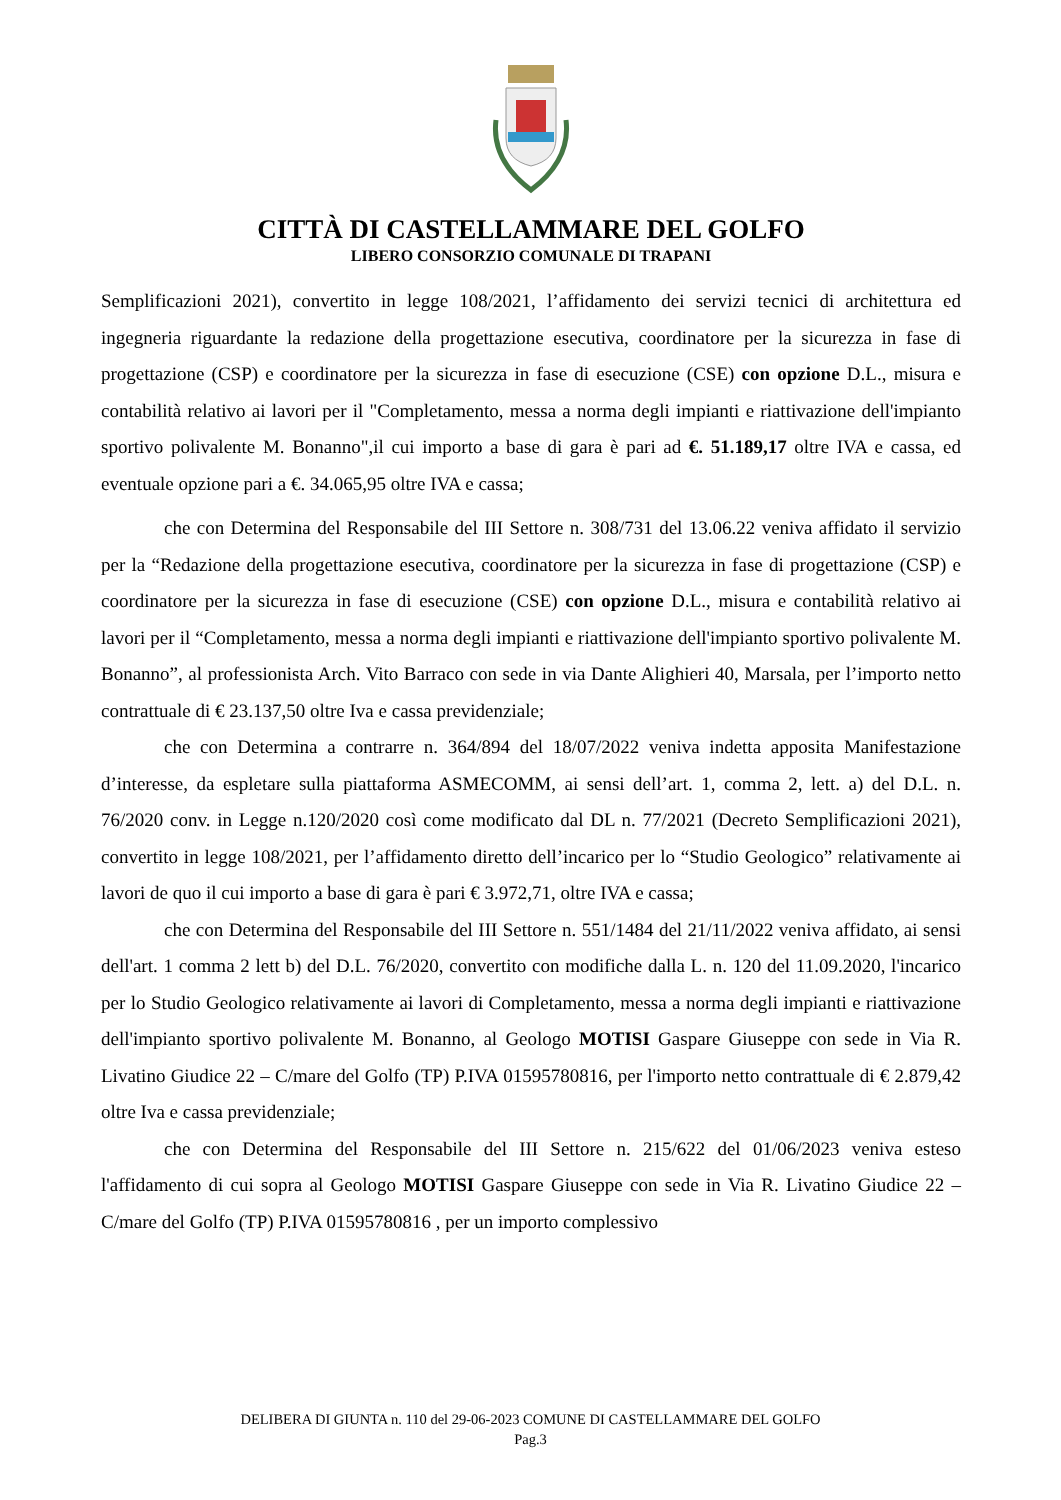CITTÀ DI CASTELLAMMARE DEL GOLFO
LIBERO CONSORZIO COMUNALE DI TRAPANI
Semplificazioni 2021), convertito in legge 108/2021, l’affidamento dei servizi tecnici di architettura ed ingegneria riguardante la redazione della progettazione esecutiva, coordinatore per la sicurezza in fase di progettazione (CSP) e coordinatore per la sicurezza in fase di esecuzione (CSE) con opzione D.L., misura e contabilità relativo ai lavori per il "Completamento, messa a norma degli impianti e riattivazione dell'impianto sportivo polivalente M. Bonanno",il cui importo a base di gara è pari ad €. 51.189,17 oltre IVA e cassa, ed eventuale opzione pari a €. 34.065,95 oltre IVA e cassa;
che con Determina del Responsabile del III Settore n. 308/731 del 13.06.22 veniva affidato il servizio per la “Redazione della progettazione esecutiva, coordinatore per la sicurezza in fase di progettazione (CSP) e coordinatore per la sicurezza in fase di esecuzione (CSE) con opzione D.L., misura e contabilità relativo ai lavori per il “Completamento, messa a norma degli impianti e riattivazione dell'impianto sportivo polivalente M. Bonanno”, al professionista Arch. Vito Barraco con sede in via Dante Alighieri 40, Marsala, per l’importo netto contrattuale di € 23.137,50 oltre Iva e cassa previdenziale;
che con Determina a contrarre n. 364/894 del 18/07/2022 veniva indetta apposita Manifestazione d’interesse, da espletare sulla piattaforma ASMECOMM, ai sensi dell’art. 1, comma 2, lett. a) del D.L. n. 76/2020 conv. in Legge n.120/2020 così come modificato dal DL n. 77/2021 (Decreto Semplificazioni 2021), convertito in legge 108/2021, per l’affidamento diretto dell’incarico per lo “Studio Geologico” relativamente ai lavori de quo il cui importo a base di gara è pari € 3.972,71, oltre IVA e cassa;
che con Determina del Responsabile del III Settore n. 551/1484 del 21/11/2022 veniva affidato, ai sensi dell'art. 1 comma 2 lett b) del D.L. 76/2020, convertito con modifiche dalla L. n. 120 del 11.09.2020, l'incarico per lo Studio Geologico relativamente ai lavori di Completamento, messa a norma degli impianti e riattivazione dell'impianto sportivo polivalente M. Bonanno, al Geologo MOTISI Gaspare Giuseppe con sede in Via R. Livatino Giudice 22 – C/mare del Golfo (TP) P.IVA 01595780816, per l'importo netto contrattuale di € 2.879,42 oltre Iva e cassa previdenziale;
che con Determina del Responsabile del III Settore n. 215/622 del 01/06/2023 veniva esteso l'affidamento di cui sopra al Geologo MOTISI Gaspare Giuseppe con sede in Via R. Livatino Giudice 22 – C/mare del Golfo (TP) P.IVA 01595780816 , per un importo complessivo
DELIBERA DI GIUNTA n. 110 del 29-06-2023 COMUNE DI CASTELLAMMARE DEL GOLFO
Pag.3